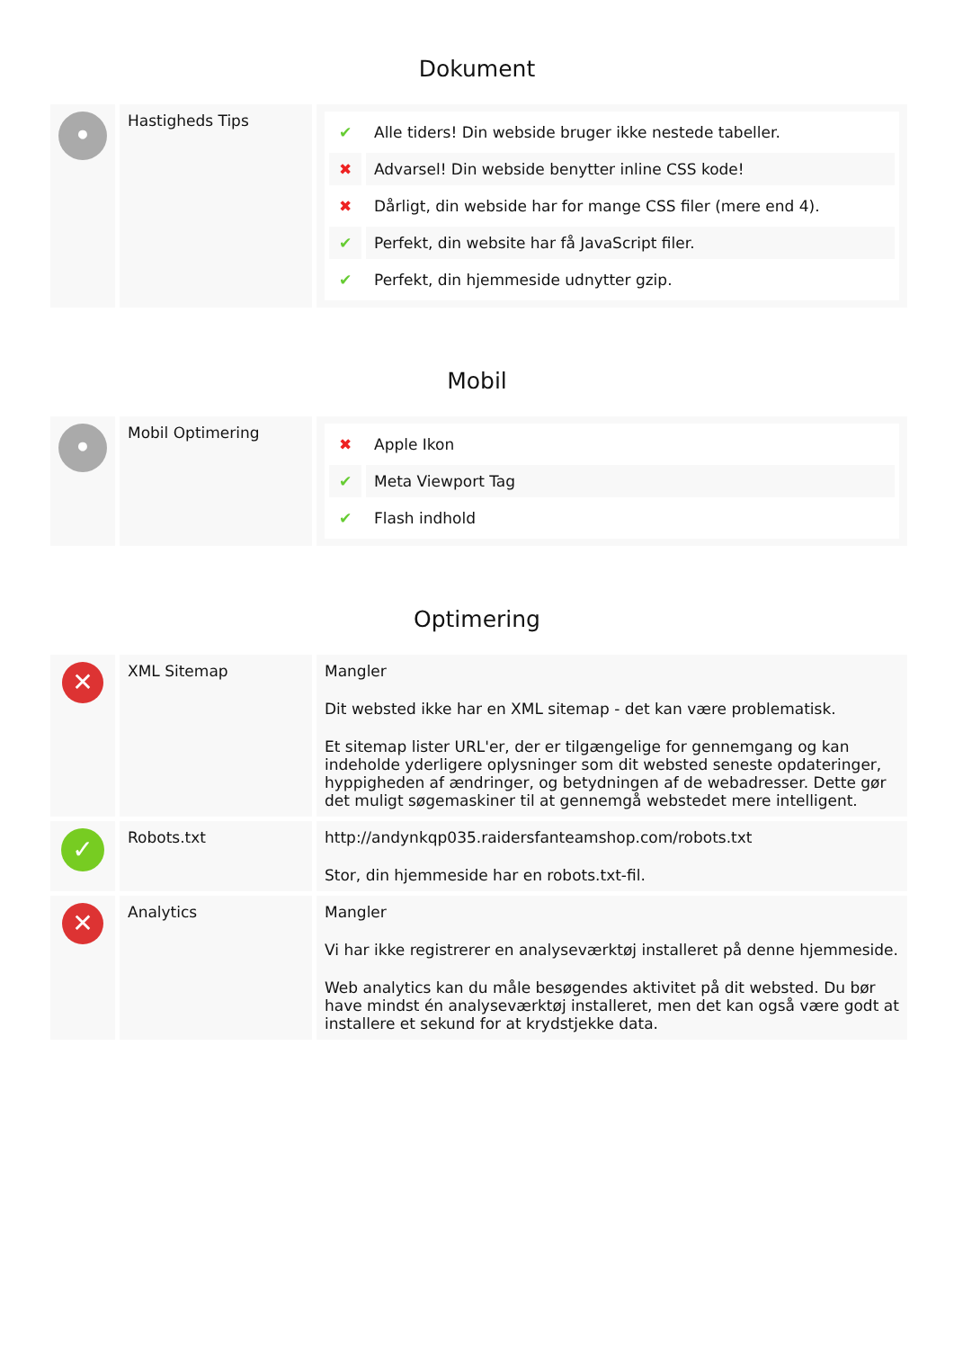Dokument
| • | Hastigheds Tips | / ✔ / Alle tiders! Din webside bruger ikke nestede tabeller. / / ✖ / Advarsel! Din webside benytter inline CSS kode! / / ✖ / Dårligt, din webside har for mange CSS filer (mere end 4). / / ✔ / Perfekt, din website har få JavaScript filer. / / ✔ / Perfekt, din hjemmeside udnytter gzip. / |
Mobil
| • | Mobil Optimering | / ✖ / Apple Ikon / / ✔ / Meta Viewport Tag / / ✔ / Flash indhold / |
Optimering
| ✕ | XML Sitemap | Mangler Dit websted ikke har en XML sitemap - det kan være problematisk. Et sitemap lister URL'er, der er tilgængelige for gennemgang og kan indeholde yderligere oplysninger som dit websted seneste opdateringer, hyppigheden af ændringer, og betydningen af de webadresser. Dette gør det muligt søgemaskiner til at gennemgå webstedet mere intelligent. |
| ✓ | Robots.txt | http://andynkqp035.raidersfanteamshop.com/robots.txt Stor, din hjemmeside har en robots.txt-fil. |
| ✕ | Analytics | Mangler Vi har ikke registrerer en analyseværktøj installeret på denne hjemmeside. Web analytics kan du måle besøgendes aktivitet på dit websted. Du bør have mindst én analyseværktøj installeret, men det kan også være godt at installere et sekund for at krydstjekke data. |